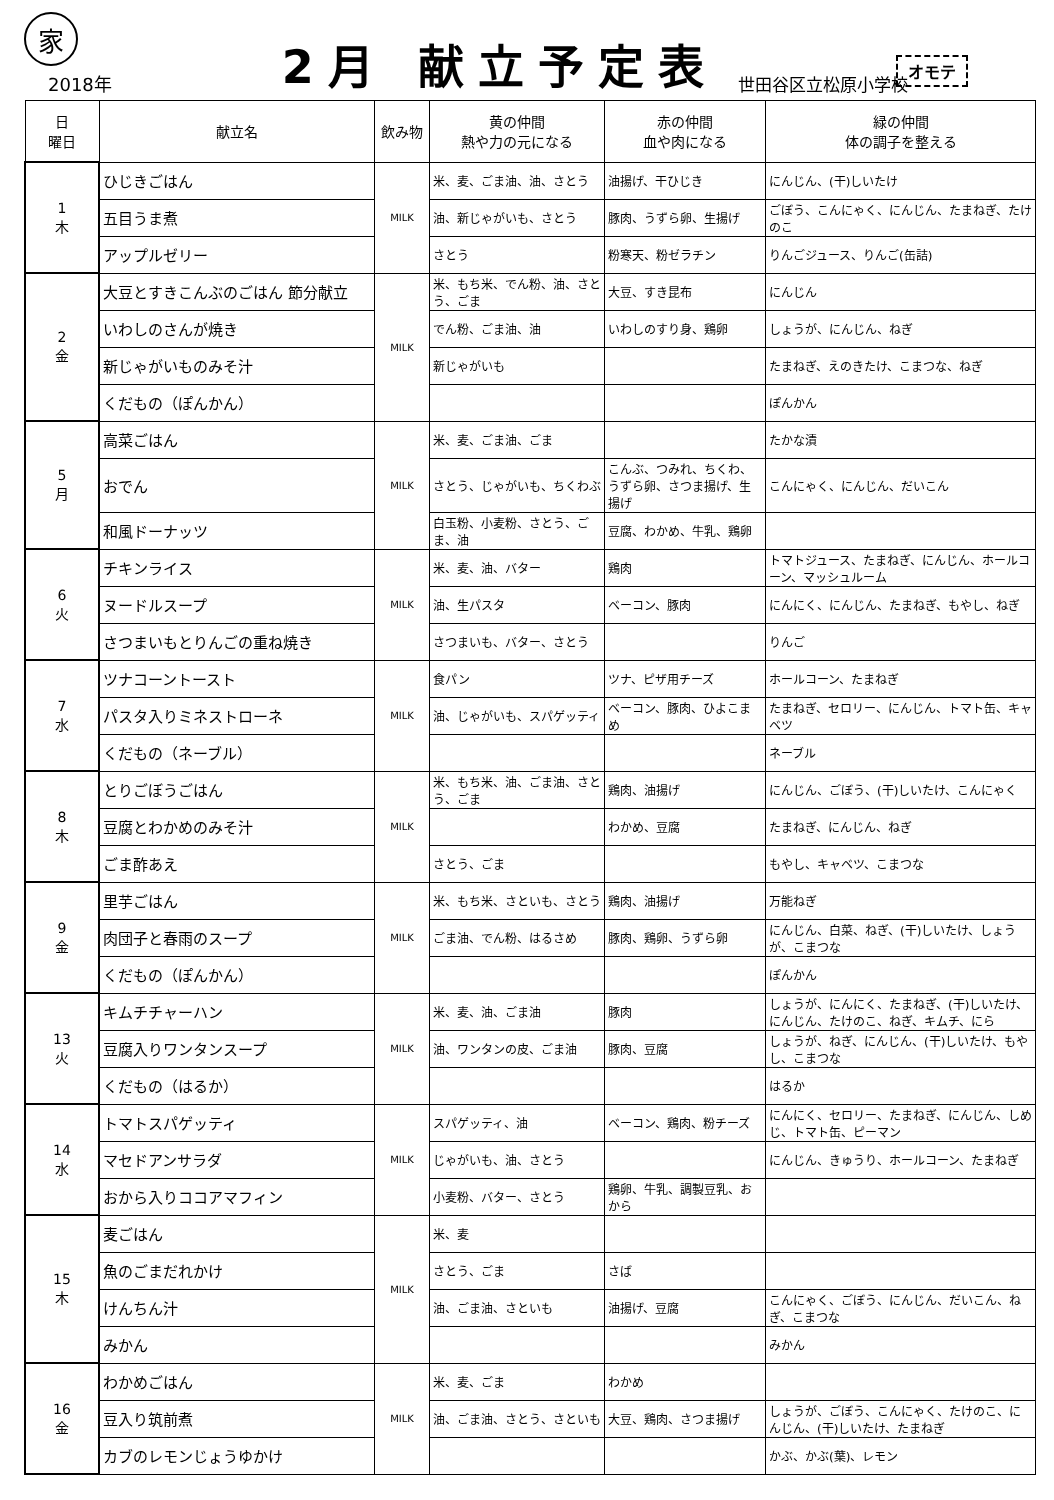オモテ
家
2018年
2月 献立予定表
世田谷区立松原小学校
| 日 曜日 | 献立名 | 飲み物 | 黄の仲間 熱や力の元になる | 赤の仲間 血や肉になる | 緑の仲間 体の調子を整える |
| --- | --- | --- | --- | --- | --- |
| 1 木 | ひじきごはん | MILK | 米、麦、ごま油、油、さとう | 油揚げ、干ひじき | にんじん、(干)しいたけ |
| | 五目うま煮 | | 油、新じゃがいも、さとう | 豚肉、うずら卵、生揚げ | ごぼう、こんにゃく、にんじん、たまねぎ、たけのこ |
| | アップルゼリー | | さとう | 粉寒天、粉ゼラチン | りんごジュース、りんご(缶詰) |
| 2 金 | 大豆とすきこんぶのごはん 節分献立 | MILK | 米、もち米、でん粉、油、さとう、ごま | 大豆、すき昆布 | にんじん |
| | いわしのさんが焼き | | でん粉、ごま油、油 | いわしのすり身、鶏卵 | しょうが、にんじん、ねぎ |
| | 新じゃがいものみそ汁 | | 新じゃがいも | | たまねぎ、えのきたけ、こまつな、ねぎ |
| | くだもの（ぽんかん） | | | | ぽんかん |
| 5 月 | 高菜ごはん | MILK | 米、麦、ごま油、ごま | | たかな漬 |
| | おでん | | さとう、じゃがいも、ちくわぶ | こんぶ、つみれ、ちくわ、うずら卵、さつま揚げ、生揚げ | こんにゃく、にんじん、だいこん |
| | 和風ドーナッツ | | 白玉粉、小麦粉、さとう、ごま、油 | 豆腐、わかめ、牛乳、鶏卵 | |
| 6 火 | チキンライス | MILK | 米、麦、油、バター | 鶏肉 | トマトジュース、たまねぎ、にんじん、ホールコーン、マッシュルーム |
| | ヌードルスープ | | 油、生パスタ | ベーコン、豚肉 | にんにく、にんじん、たまねぎ、もやし、ねぎ |
| | さつまいもとりんごの重ね焼き | | さつまいも、バター、さとう | | りんご |
| 7 水 | ツナコーントースト | MILK | 食パン | ツナ、ピザ用チーズ | ホールコーン、たまねぎ |
| | パスタ入りミネストローネ | | 油、じゃがいも、スパゲッティ | ベーコン、豚肉、ひよこまめ | たまねぎ、セロリー、にんじん、トマト缶、キャベツ |
| | くだもの（ネーブル） | | | | ネーブル |
| 8 木 | とりごぼうごはん | MILK | 米、もち米、油、ごま油、さとう、ごま | 鶏肉、油揚げ | にんじん、ごぼう、(干)しいたけ、こんにゃく |
| | 豆腐とわかめのみそ汁 | | | わかめ、豆腐 | たまねぎ、にんじん、ねぎ |
| | ごま酢あえ | | さとう、ごま | | もやし、キャベツ、こまつな |
| 9 金 | 里芋ごはん | MILK | 米、もち米、さといも、さとう | 鶏肉、油揚げ | 万能ねぎ |
| | 肉団子と春雨のスープ | | ごま油、でん粉、はるさめ | 豚肉、鶏卵、うずら卵 | にんじん、白菜、ねぎ、(干)しいたけ、しょうが、こまつな |
| | くだもの（ぽんかん） | | | | ぽんかん |
| 13 火 | キムチチャーハン | MILK | 米、麦、油、ごま油 | 豚肉 | しょうが、にんにく、たまねぎ、(干)しいたけ、にんじん、たけのこ、ねぎ、キムチ、にら |
| | 豆腐入りワンタンスープ | | 油、ワンタンの皮、ごま油 | 豚肉、豆腐 | しょうが、ねぎ、にんじん、(干)しいたけ、もやし、こまつな |
| | くだもの（はるか） | | | | はるか |
| 14 水 | トマトスパゲッティ | MILK | スパゲッティ、油 | ベーコン、鶏肉、粉チーズ | にんにく、セロリー、たまねぎ、にんじん、しめじ、トマト缶、ピーマン |
| | マセドアンサラダ | | じゃがいも、油、さとう | | にんじん、きゅうり、ホールコーン、たまねぎ |
| | おから入りココアマフィン | | 小麦粉、バター、さとう | 鶏卵、牛乳、調製豆乳、おから | |
| 15 木 | 麦ごはん | MILK | 米、麦 | | |
| | 魚のごまだれかけ | | さとう、ごま | さば | |
| | けんちん汁 | | 油、ごま油、さといも | 油揚げ、豆腐 | こんにゃく、ごぼう、にんじん、だいこん、ねぎ、こまつな |
| | みかん | | | | みかん |
| 16 金 | わかめごはん | MILK | 米、麦、ごま | わかめ | |
| | 豆入り筑前煮 | | 油、ごま油、さとう、さといも | 大豆、鶏肉、さつま揚げ | しょうが、ごぼう、こんにゃく、たけのこ、にんじん、(干)しいたけ、たまねぎ |
| | カブのレモンじょうゆかけ | | | | かぶ、かぶ(葉)、レモン |